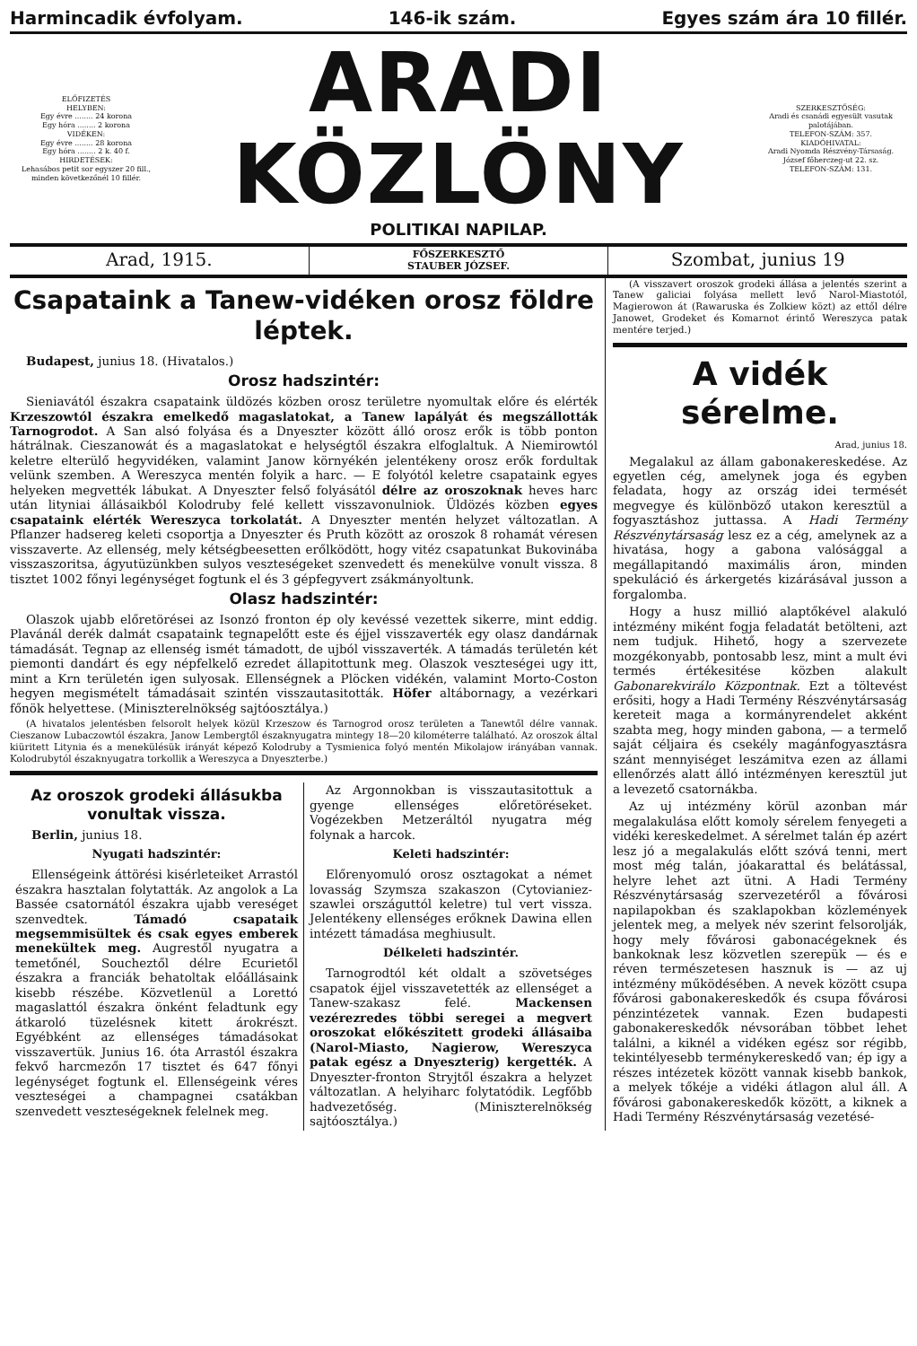Harmincadik évfolyam. 146-ik szám. Egyes szám ára 10 fillér.
ELŐFIZETÉS
HELYBEN:
Egy évre ........ 24 korona
Egy hóra ........ 2 korona
VIDÉKEN:
Egy évre ........ 28 korona
Egy hóra ........ 2 k. 40 f.
HIRDETÉSEK:
Lehasábos petit sor egyszer 20 fill., minden következőnél 10 fillér.
ARADI KÖZLÖNY
POLITIKAI NAPILAP.
SZERKESZTŐSÉG:
Aradi és csanádi egyesült vasutak palotájában.
TELEFON-SZÁM: 357.
KIADÓHIVATAL:
Aradi Nyomda Részvény-Társaság.
József főherczeg-ut 22. sz.
TELEFON-SZÁM: 131.
Arad, 1915.
FŐSZERKESZTŐ
STAUBER JÓZSEF.
Szombat, junius 19
Csapataink a Tanew-vidéken orosz földre léptek.
Budapest, junius 18. (Hivatalos.)
Orosz hadszintér:
Sieniavától északra csapataink üldözés közben orosz területre nyomultak előre és elérték Krzeszowtól északra emelkedő magaslatokat, a Tanew lapályát és megszállották Tarnogrodot. A San alsó folyása és a Dnyeszter között álló orosz erők is több ponton hátrálnak. Cieszanowát és a magaslatokat e helységtől északra elfoglaltuk. A Niemirowtól keletre elterülő hegyvidéken, valamint Janow környékén jelentékeny orosz erők fordultak velünk szemben. A Wereszyca mentén folyik a harc. — E folyótól keletre csapataink egyes helyeken megvették lábukat. A Dnyeszter felső folyásától délre az oroszoknak heves harc után lityniai állásaikból Kolodruby felé kellett visszavonulniok. Üldözés közben egyes csapataink elérték Wereszyca torkolatát. A Dnyeszter mentén helyzet változatlan. A Pflanzer hadsereg keleti csoportja a Dnyeszter és Pruth között az oroszok 8 rohamát véresen visszaverte. Az ellenség, mely kétségbeesetten erőlködött, hogy vitéz csapatunkat Bukovinába visszaszoritsa, ágyutüzünkben sulyos veszteségeket szenvedett és menekülve vonult vissza. 8 tisztet 1002 főnyi legénységet fogtunk el és 3 gépfegyvert zsákmányoltunk.
Olasz hadszintér:
Olaszok ujabb előretörései az Isonzó fronton ép oly kevéssé vezettek sikerre, mint eddig. Plavánál derék dalmát csapataink tegnapelőtt este és éjjel visszaverték egy olasz dandárnak támadását. Tegnap az ellenség ismét támadott, de ujból visszaverték. A támadás területén két piemonti dandárt és egy népfelkelő ezredet állapitottunk meg. Olaszok veszteségei ugy itt, mint a Krn területén igen sulyosak. Ellenségnek a Plöcken vidékén, valamint Morto-Coston hegyen megismételt támadásait szintén visszautasitották. Höfer altábornagy, a vezérkari főnök helyettese. (Miniszterelnökség sajtóosztálya.)
(A hivatalos jelentésben felsorolt helyek közül Krzeszow és Tarnogrod orosz területen a Tanewtől délre vannak. Cieszanow Lubaczowtól északra, Janow Lembergtől északnyugatra mintegy 18—20 kilométerre található. Az oroszok által kiüritett Litynia és a menekülésük irányát képező Kolodruby a Tysmienica folyó mentén Mikolajow irányában vannak. Kolodrubytól északnyugatra torkollik a Wereszyca a Dnyeszterbe.)
Az oroszok grodeki állásukba vonultak vissza.
Berlin, junius 18.
Nyugati hadszintér:
Ellenségeink áttörési kisérleteiket Arrastól északra hasztalan folytatták. Az angolok a La Bassée csatornától északra ujabb vereséget szenvedtek. Támadó csapataik megsemmisültek és csak egyes emberek menekültek meg. Augrestől nyugatra a temetőnél, Soucheztől délre Ecurietől északra a franciák behatoltak előállásaink kisebb részébe. Közvetlenül a Lorettó magaslattól északra önként feladtunk egy átkaroló tüzelésnek kitett árokrészt. Egyébként az ellenséges támadásokat visszavertük. Junius 16. óta Arrastól északra fekvő harcmezőn 17 tisztet és 647 főnyi legénységet fogtunk el. Ellenségeink véres veszteségei a champagnei csatákban szenvedett veszteségeknek felelnek meg.
Az Argonnokban is visszautasitottuk a gyenge ellenséges előretöréseket. Vogézekben Metzeráltól nyugatra még folynak a harcok.
Keleti hadszintér:
Előrenyomuló orosz osztagokat a német lovasság Szymsza szakaszon (Cytovianiez-szawlei országuttól keletre) tul vert vissza. Jelentékeny ellenséges erőknek Dawina ellen intézett támadása meghiusult.
Délkeleti hadszintér.
Tarnogrodtól két oldalt a szövetséges csapatok éjjel visszavetették az ellenséget a Tanew-szakasz felé. Mackensen vezérezredes többi seregei a megvert oroszokat előkészitett grodeki állásaiba (Narol-Miasto, Nagierow, Wereszyca patak egész a Dnyeszterig) kergették. A Dnyeszter-fronton Stryjtől északra a helyzet változatlan. A helyiharc folytatódik. Legfőbb hadvezetőség. (Miniszterelnökség sajtóosztálya.)
(A visszavert oroszok grodeki állása a jelentés szerint a Tanew galiciai folyása mellett levő Narol-Miastotól, Magierowon át (Rawaruska és Zolkiew közt) az ettől délre Janowet, Grodeket és Komarnot érintő Wereszyca patak mentére terjed.)
A vidék sérelme.
Arad, junius 18.
Megalakul az állam gabonakereskedése. Az egyetlen cég, amelynek joga és egyben feladata, hogy az ország idei termését megvegye és különböző utakon keresztül a fogyasztáshoz juttassa. A Hadi Termény Részvénytársaság lesz ez a cég, amelynek az a hivatása, hogy a gabona valósággal a megállapitandó maximális áron, minden spekuláció és árkergetés kizárásával jusson a forgalomba.
Hogy a husz millió alaptőkével alakuló intézmény miként fogja feladatát betölteni, azt nem tudjuk. Hihető, hogy a szervezete mozgékonyabb, pontosabb lesz, mint a mult évi termés értékesitése közben alakult Gabonarekvirálo Központnak. Ezt a töltevést erősiti, hogy a Hadi Termény Részvénytársaság kereteit maga a kormányrendelet akként szabta meg, hogy minden gabona, — a termelő saját céljaira és csekély magánfogyasztásra szánt mennyiséget leszámitva ezen az állami ellenőrzés alatt álló intézményen keresztül jut a levezető csatornákba.
Az uj intézmény körül azonban már megalakulása előtt komoly sérelem fenyegeti a vidéki kereskedelmet. A sérelmet talán ép azért lesz jó a megalakulás előtt szóvá tenni, mert most még talán, jóakarattal és belátással, helyre lehet azt ütni. A Hadi Termény Részvénytársaság szervezetéről a fővárosi napilapokban és szaklapokban közlemények jelentek meg, a melyek név szerint felsorolják, hogy mely fővárosi gabonacégeknek és bankoknak lesz közvetlen szerepük — és e réven természetesen hasznuk is — az uj intézmény működésében. A nevek között csupa fővárosi gabonakereskedők és csupa fővárosi pénzintézetek vannak. Ezen budapesti gabonakereskedők névsorában többet lehet találni, a kiknél a vidéken egész sor régibb, tekintélyesebb terménykereskedő van; ép igy a részes intézetek között vannak kisebb bankok, a melyek tőkéje a vidéki átlagon alul áll. A fővárosi gabonakereskedők között, a kiknek a Hadi Termény Részvénytársaság vezetésé-